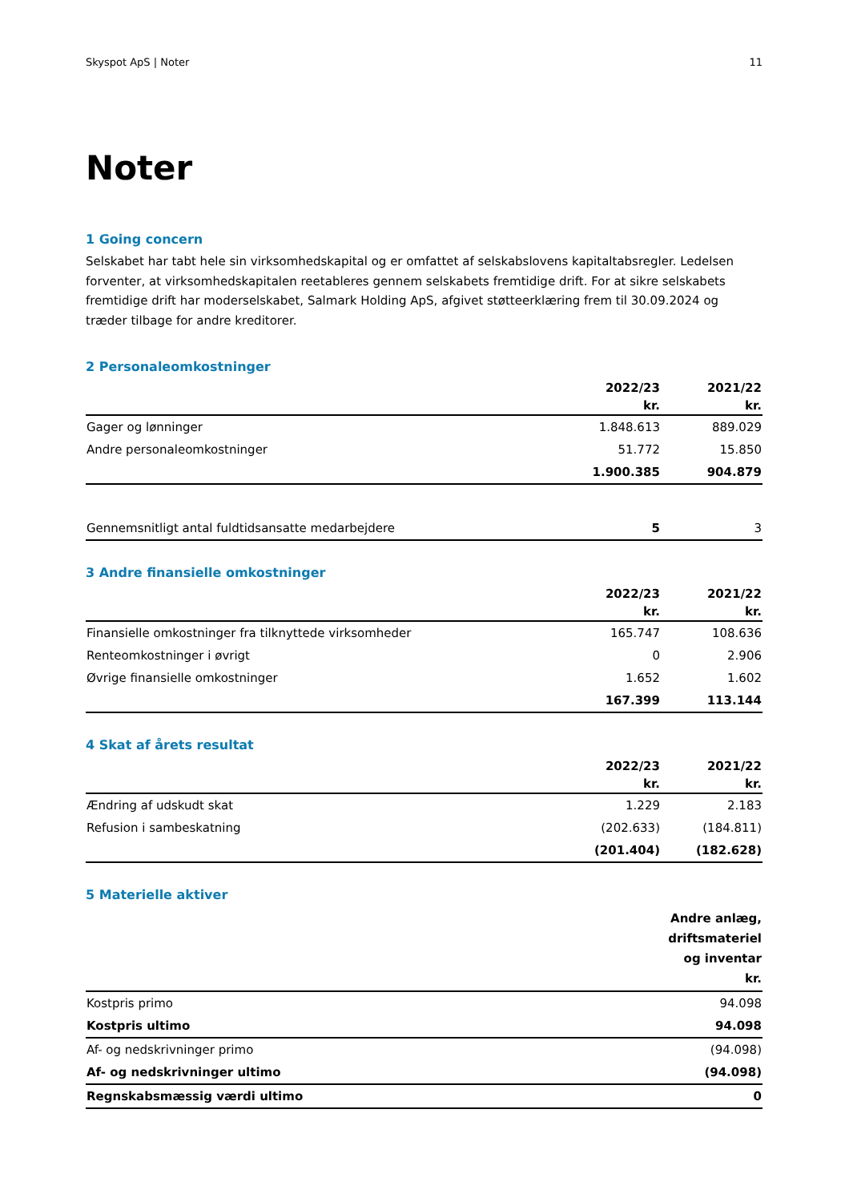Skyspot ApS | Noter 11
Noter
1 Going concern
Selskabet har tabt hele sin virksomhedskapital og er omfattet af selskabslovens kapitaltabsregler. Ledelsen forventer, at virksomhedskapitalen reetableres gennem selskabets fremtidige drift. For at sikre selskabets fremtidige drift har moderselskabet, Salmark Holding ApS, afgivet støtteerklæring frem til 30.09.2024 og træder tilbage for andre kreditorer.
2 Personaleomkostninger
| | 2022/23 | 2021/22 |
| --- | --- | --- |
| | kr. | kr. |
| Gager og lønninger | 1.848.613 | 889.029 |
| Andre personaleomkostninger | 51.772 | 15.850 |
| | 1.900.385 | 904.879 |
| Gennemsnitligt antal fuldtidsansatte medarbejdere | 5 | 3 |
3 Andre finansielle omkostninger
| | 2022/23 | 2021/22 |
| --- | --- | --- |
| | kr. | kr. |
| Finansielle omkostninger fra tilknyttede virksomheder | 165.747 | 108.636 |
| Renteomkostninger i øvrigt | 0 | 2.906 |
| Øvrige finansielle omkostninger | 1.652 | 1.602 |
| | 167.399 | 113.144 |
4 Skat af årets resultat
| | 2022/23 | 2021/22 |
| --- | --- | --- |
| | kr. | kr. |
| Ændring af udskudt skat | 1.229 | 2.183 |
| Refusion i sambeskatning | (202.633) | (184.811) |
| | (201.404) | (182.628) |
5 Materielle aktiver
| | Andre anlæg, driftsmateriel og inventar kr. |
| --- | --- |
| Kostpris primo | 94.098 |
| Kostpris ultimo | 94.098 |
| Af- og nedskrivninger primo | (94.098) |
| Af- og nedskrivninger ultimo | (94.098) |
| Regnskabsmæssig værdi ultimo | 0 |